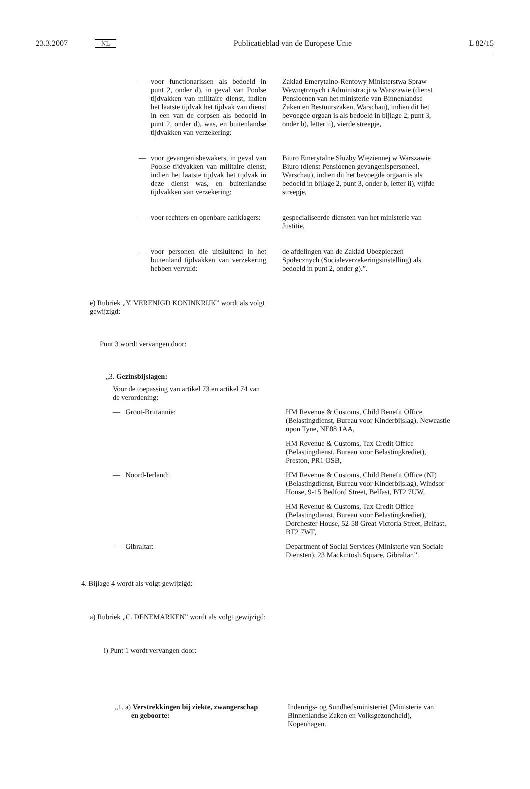23.3.2007 NL Publicatieblad van de Europese Unie L 82/15
— voor functionarissen als bedoeld in punt 2, onder d), in geval van Poolse tijdvakken van militaire dienst, indien het laatste tijdvak het tijdvak van dienst in een van de corpsen als bedoeld in punt 2, onder d), was, en buitenlandse tijdvakken van verzekering:
Zakład Emerytalno-Rentowy Ministerstwa Spraw Wewnętrznych i Administracji w Warszawie (dienst Pensioenen van het ministerie van Binnenlandse Zaken en Bestuurszaken, Warschau), indien dit het bevoegde orgaan is als bedoeld in bijlage 2, punt 3, onder b), letter ii), vierde streepje,
— voor gevangenisbewakers, in geval van Poolse tijdvakken van militaire dienst, indien het laatste tijdvak het tijdvak in deze dienst was, en buitenlandse tijdvakken van verzekering:
Biuro Emerytalne Służby Więziennej w Warszawie Biuro (dienst Pensioenen gevangenispersoneel, Warschau), indien dit het bevoegde orgaan is als bedoeld in bijlage 2, punt 3, onder b, letter ii), vijfde streepje,
— voor rechters en openbare aanklagers:
gespecialiseerde diensten van het ministerie van Justitie,
— voor personen die uitsluitend in het buitenland tijdvakken van verzekering hebben vervuld:
de afdelingen van de Zakład Ubezpieczeń Społecznych (Socialeverzekeringsinstelling) als bedoeld in punt 2, onder g).”.
e) Rubriek „Y. VERENIGD KONINKRIJK” wordt als volgt gewijzigd:
Punt 3 wordt vervangen door:
„3. Gezinsbijslagen:
Voor de toepassing van artikel 73 en artikel 74 van de verordening:
— Groot-Brittannië: HM Revenue & Customs, Child Benefit Office (Belastingdienst, Bureau voor Kinderbijslag), Newcastle upon Tyne, NE88 1AA,
HM Revenue & Customs, Tax Credit Office (Belastingdienst, Bureau voor Belastingkrediet), Preston, PR1 OSB,
— Noord-Ierland: HM Revenue & Customs, Child Benefit Office (NI) (Belastingdienst, Bureau voor Kinderbijslag), Windsor House, 9-15 Bedford Street, Belfast, BT2 7UW,
HM Revenue & Customs, Tax Credit Office (Belastingdienst, Bureau voor Belastingkrediet), Dorchester House, 52-58 Great Victoria Street, Belfast, BT2 7WF,
— Gibraltar: Department of Social Services (Ministerie van Sociale Diensten), 23 Mackintosh Square, Gibraltar.”.
4. Bijlage 4 wordt als volgt gewijzigd:
a) Rubriek „C. DENEMARKEN” wordt als volgt gewijzigd:
i) Punt 1 wordt vervangen door:
„1. a) Verstrekkingen bij ziekte, zwangerschap
en geboorte:
Indenrigs- og Sundhedsministeriet (Ministerie van Binnenlandse Zaken en Volksgezondheid), Kopenhagen.